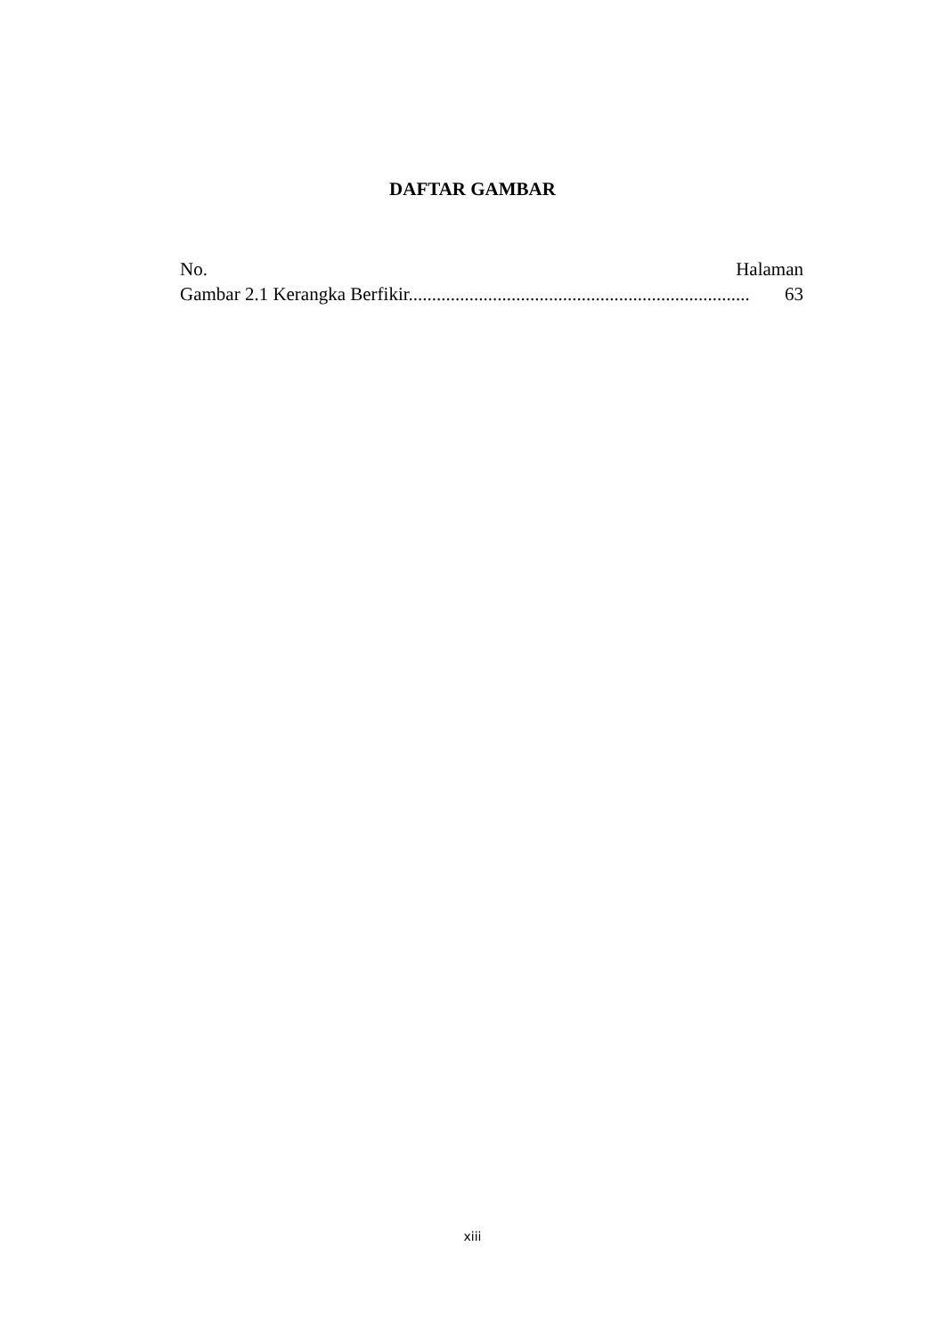DAFTAR GAMBAR
No. Halaman
Gambar 2.1 Kerangka Berfikir......................................................................... 63
xiii